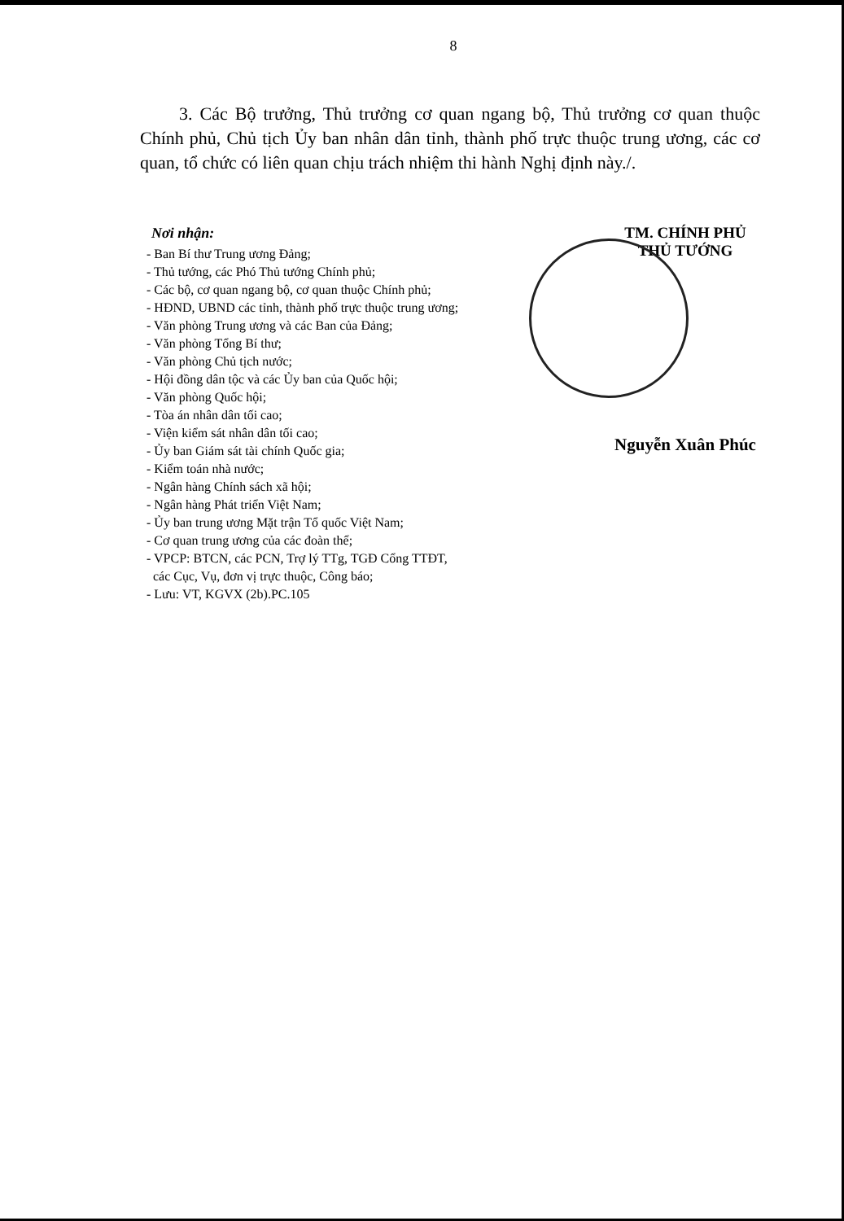8
3. Các Bộ trưởng, Thủ trưởng cơ quan ngang bộ, Thủ trưởng cơ quan thuộc Chính phủ, Chủ tịch Ủy ban nhân dân tỉnh, thành phố trực thuộc trung ương, các cơ quan, tổ chức có liên quan chịu trách nhiệm thi hành Nghị định này./.
Nơi nhận:
- Ban Bí thư Trung ương Đảng;
- Thủ tướng, các Phó Thủ tướng Chính phủ;
- Các bộ, cơ quan ngang bộ, cơ quan thuộc Chính phủ;
- HĐND, UBND các tỉnh, thành phố trực thuộc trung ương;
- Văn phòng Trung ương và các Ban của Đảng;
- Văn phòng Tổng Bí thư;
- Văn phòng Chủ tịch nước;
- Hội đồng dân tộc và các Ủy ban của Quốc hội;
- Văn phòng Quốc hội;
- Tòa án nhân dân tối cao;
- Viện kiểm sát nhân dân tối cao;
- Ủy ban Giám sát tài chính Quốc gia;
- Kiểm toán nhà nước;
- Ngân hàng Chính sách xã hội;
- Ngân hàng Phát triển Việt Nam;
- Ủy ban trung ương Mặt trận Tổ quốc Việt Nam;
- Cơ quan trung ương của các đoàn thể;
- VPCP: BTCN, các PCN, Trợ lý TTg, TGĐ Cổng TTĐT,
các Cục, Vụ, đơn vị trực thuộc, Công báo;
- Lưu: VT, KGVX (2b).PC.105
TM. CHÍNH PHỦ
THỦ TƯỚNG
Nguyễn Xuân Phúc